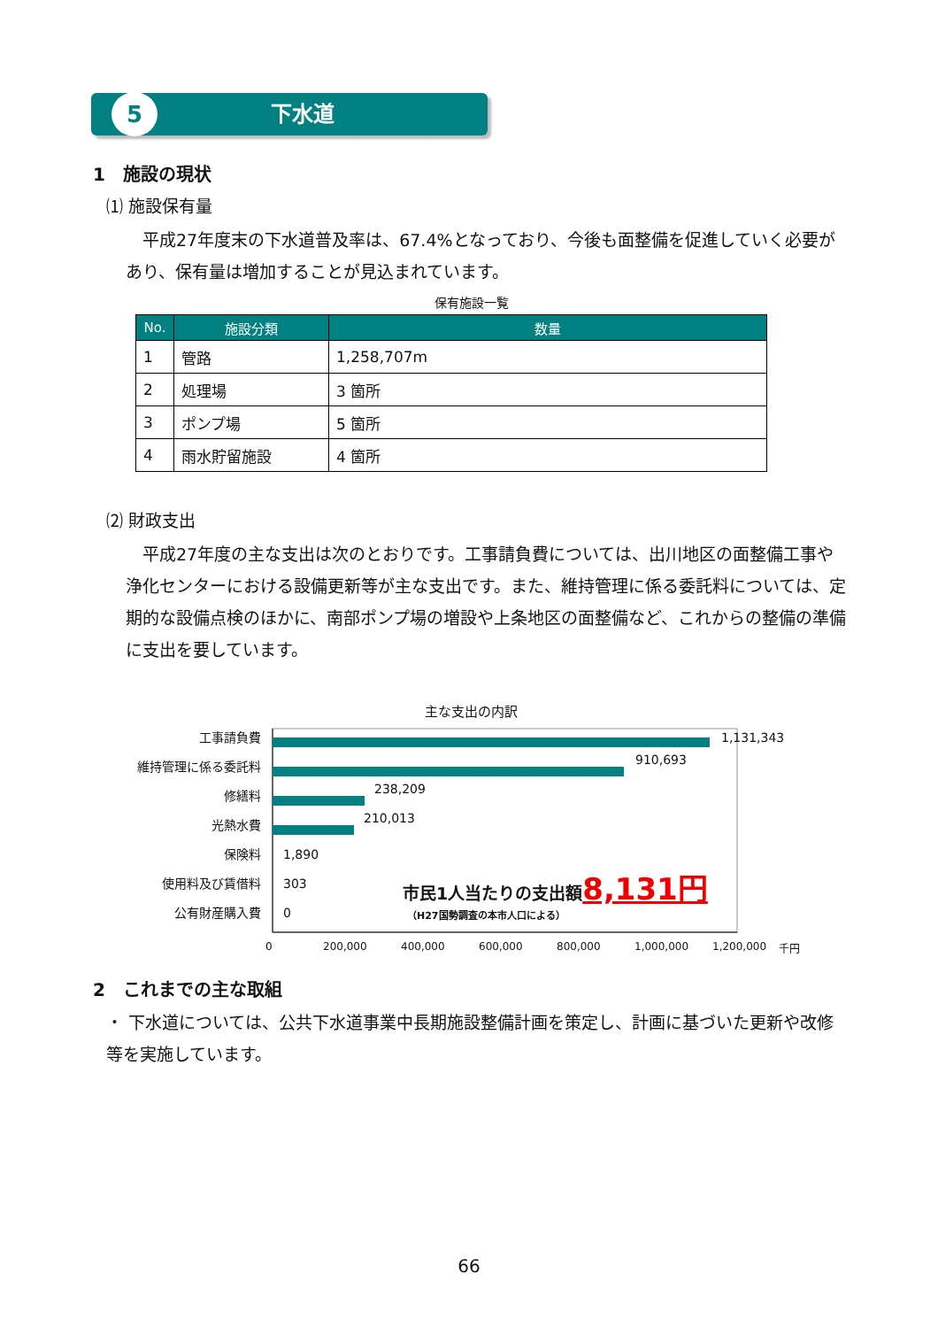5
下水道
1　施設の現状
⑴ 施設保有量
　平成27年度末の下水道普及率は、67.4%となっており、今後も面整備を促進していく必要があり、保有量は増加することが見込まれています。
保有施設一覧
| No. | 施設分類 | 数量 |
| --- | --- | --- |
| 1 | 管路 | 1,258,707m |
| 2 | 処理場 | 3 箇所 |
| 3 | ポンプ場 | 5 箇所 |
| 4 | 雨水貯留施設 | 4 箇所 |
⑵ 財政支出
　平成27年度の主な支出は次のとおりです。工事請負費については、出川地区の面整備工事や浄化センターにおける設備更新等が主な支出です。また、維持管理に係る委託料については、定期的な設備点検のほかに、南部ポンプ場の増設や上条地区の面整備など、これからの整備の準備に支出を要しています。
主な支出の内訳
工事請負費
維持管理に係る委託料
修繕料
光熱水費
保険料
使用料及び賃借料
公有財産購入費
1,131,343
910,693
238,209
210,013
1,890
303
0
市民1人当たりの支出額8,131円
（H27国勢調査の本市人口による）
0 200,000 400,000 600,000 800,000 1,000,000 1,200,000 千円
2　これまでの主な取組
・ 下水道については、公共下水道事業中長期施設整備計画を策定し、計画に基づいた更新や改修等を実施しています。
66